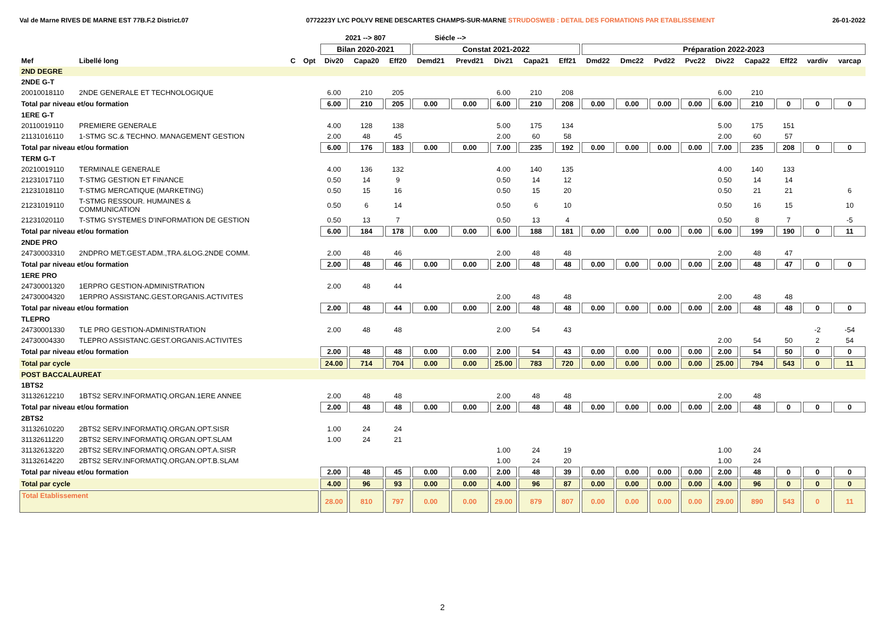Val de Marne RIVES DE MARNE EST 77B.F.2 District.07 0772223Y LYC POLYV RENE DESCARTES CHAMPS-SUR-MARNE STRUDOSWEB : DETAIL DES FORMATIONS PAR ETABLISSEMENT 26-01-2022
| | | | | 2021 --> 807 | | | Siécle --> | | | | | | | | | | | | | |
| --- | --- | --- | --- | --- | --- | --- | --- | --- | --- | --- | --- | --- | --- | --- | --- | --- | --- | --- | --- | --- |
| | | | | Bilan 2020-2021 | | | Constat 2021-2022 | | | | | Préparation 2022-2023 | | | | | | | | |
| Mef | Libellé long | C | Opt | Div20 | Capa20 | Eff20 | Demd21 | Prevd21 | Div21 | Capa21 | Eff21 | Dmd22 | Dmc22 | Pvd22 | Pvc22 | Div22 | Capa22 | Eff22 | vardiv | varcap |
| 2ND DEGRE | | | | | | | | | | | | | | | | | | | | |
| 2NDE G-T | | | | | | | | | | | | | | | | | | | | |
| 20010018110 | 2NDE GENERALE ET TECHNOLOGIQUE | | | 6.00 | 210 | 205 | | | 6.00 | 210 | 208 | | | | | 6.00 | 210 | | | |
| Total par niveau et/ou formation | | | | 6.00 | 210 | 205 | 0.00 | 0.00 | 6.00 | 210 | 208 | 0.00 | 0.00 | 0.00 | 0.00 | 6.00 | 210 | 0 | 0 | 0 |
| 1ERE G-T | | | | | | | | | | | | | | | | | | | | |
| 20110019110 | PREMIERE GENERALE | | | 4.00 | 128 | 138 | | | 5.00 | 175 | 134 | | | | | 5.00 | 175 | 151 | | |
| 21131016110 | 1-STMG SC.& TECHNO. MANAGEMENT GESTION | | | 2.00 | 48 | 45 | | | 2.00 | 60 | 58 | | | | | 2.00 | 60 | 57 | | |
| Total par niveau et/ou formation | | | | 6.00 | 176 | 183 | 0.00 | 0.00 | 7.00 | 235 | 192 | 0.00 | 0.00 | 0.00 | 0.00 | 7.00 | 235 | 208 | 0 | 0 |
| TERM G-T | | | | | | | | | | | | | | | | | | | | |
| 20210019110 | TERMINALE GENERALE | | | 4.00 | 136 | 132 | | | 4.00 | 140 | 135 | | | | | 4.00 | 140 | 133 | | |
| 21231017110 | T-STMG GESTION ET FINANCE | | | 0.50 | 14 | 9 | | | 0.50 | 14 | 12 | | | | | 0.50 | 14 | 14 | | |
| 21231018110 | T-STMG MERCATIQUE (MARKETING) | | | 0.50 | 15 | 16 | | | 0.50 | 15 | 20 | | | | | 0.50 | 21 | 21 | | 6 |
| 21231019110 | T-STMG RESSOUR. HUMAINES & COMMUNICATION | | | 0.50 | 6 | 14 | | | 0.50 | 6 | 10 | | | | | 0.50 | 16 | 15 | | 10 |
| 21231020110 | T-STMG SYSTEMES D'INFORMATION DE GESTION | | | 0.50 | 13 | 7 | | | 0.50 | 13 | 4 | | | | | 0.50 | 8 | 7 | | -5 |
| Total par niveau et/ou formation | | | | 6.00 | 184 | 178 | 0.00 | 0.00 | 6.00 | 188 | 181 | 0.00 | 0.00 | 0.00 | 0.00 | 6.00 | 199 | 190 | 0 | 11 |
| 2NDE PRO | | | | | | | | | | | | | | | | | | | | |
| 24730003310 | 2NDPRO MET.GEST.ADM.,TRA.&LOG.2NDE COMM. | | | 2.00 | 48 | 46 | | | 2.00 | 48 | 48 | | | | | 2.00 | 48 | 47 | | |
| Total par niveau et/ou formation | | | | 2.00 | 48 | 46 | 0.00 | 0.00 | 2.00 | 48 | 48 | 0.00 | 0.00 | 0.00 | 0.00 | 2.00 | 48 | 47 | 0 | 0 |
| 1ERE PRO | | | | | | | | | | | | | | | | | | | | |
| 24730001320 | 1ERPRO GESTION-ADMINISTRATION | | | 2.00 | 48 | 44 | | | | | | | | | | | | | | |
| 24730004320 | 1ERPRO ASSISTANC.GEST.ORGANIS.ACTIVITES | | | | | | | | 2.00 | 48 | 48 | | | | | 2.00 | 48 | 48 | | |
| Total par niveau et/ou formation | | | | 2.00 | 48 | 44 | 0.00 | 0.00 | 2.00 | 48 | 48 | 0.00 | 0.00 | 0.00 | 0.00 | 2.00 | 48 | 48 | 0 | 0 |
| TLEPRO | | | | | | | | | | | | | | | | | | | | |
| 24730001330 | TLE PRO GESTION-ADMINISTRATION | | | 2.00 | 48 | 48 | | | 2.00 | 54 | 43 | | | | | | | | -2 | -54 |
| 24730004330 | TLEPRO ASSISTANC.GEST.ORGANIS.ACTIVITES | | | | | | | | | | | | | | | 2.00 | 54 | 50 | 2 | 54 |
| Total par niveau et/ou formation | | | | 2.00 | 48 | 48 | 0.00 | 0.00 | 2.00 | 54 | 43 | 0.00 | 0.00 | 0.00 | 0.00 | 2.00 | 54 | 50 | 0 | 0 |
| Total par cycle | | | | 24.00 | 714 | 704 | 0.00 | 0.00 | 25.00 | 783 | 720 | 0.00 | 0.00 | 0.00 | 0.00 | 25.00 | 794 | 543 | 0 | 11 |
| POST BACCALAUREAT | | | | | | | | | | | | | | | | | | | | |
| 1BTS2 | | | | | | | | | | | | | | | | | | | | |
| 31132612210 | 1BTS2 SERV.INFORMATIQ.ORGAN.1ERE ANNEE | | | 2.00 | 48 | 48 | | | 2.00 | 48 | 48 | | | | | 2.00 | 48 | | | |
| Total par niveau et/ou formation | | | | 2.00 | 48 | 48 | 0.00 | 0.00 | 2.00 | 48 | 48 | 0.00 | 0.00 | 0.00 | 0.00 | 2.00 | 48 | 0 | 0 | 0 |
| 2BTS2 | | | | | | | | | | | | | | | | | | | | |
| 31132610220 | 2BTS2 SERV.INFORMATIQ.ORGAN.OPT.SISR | | | 1.00 | 24 | 24 | | | | | | | | | | | | | | |
| 31132611220 | 2BTS2 SERV.INFORMATIQ.ORGAN.OPT.SLAM | | | 1.00 | 24 | 21 | | | | | | | | | | | | | | |
| 31132613220 | 2BTS2 SERV.INFORMATIQ.ORGAN.OPT.A.SISR | | | | | | | | 1.00 | 24 | 19 | | | | | 1.00 | 24 | | | |
| 31132614220 | 2BTS2 SERV.INFORMATIQ.ORGAN.OPT.B.SLAM | | | | | | | | 1.00 | 24 | 20 | | | | | 1.00 | 24 | | | |
| Total par niveau et/ou formation | | | | 2.00 | 48 | 45 | 0.00 | 0.00 | 2.00 | 48 | 39 | 0.00 | 0.00 | 0.00 | 0.00 | 2.00 | 48 | 0 | 0 | 0 |
| Total par cycle | | | | 4.00 | 96 | 93 | 0.00 | 0.00 | 4.00 | 96 | 87 | 0.00 | 0.00 | 0.00 | 0.00 | 4.00 | 96 | 0 | 0 | 0 |
| Total Etablissement | | | | 28.00 | 810 | 797 | 0.00 | 0.00 | 29.00 | 879 | 807 | 0.00 | 0.00 | 0.00 | 0.00 | 29.00 | 890 | 543 | 0 | 11 |
2